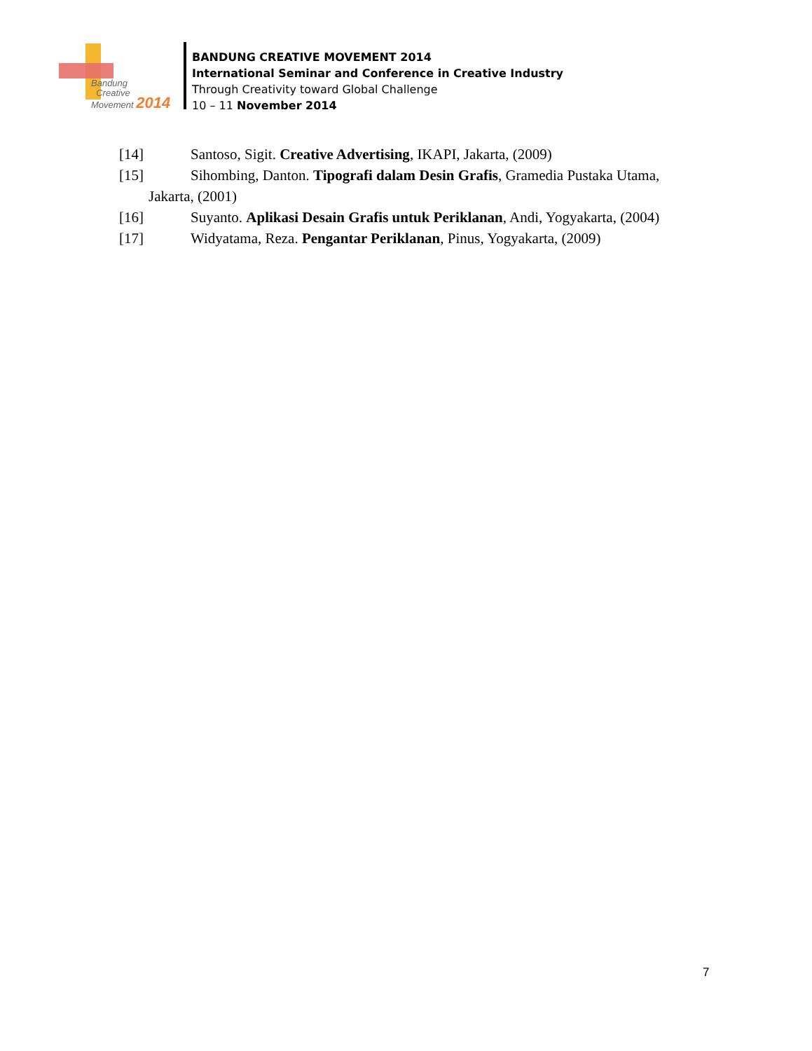Bandung
Creative
Movement 2014
BANDUNG CREATIVE MOVEMENT 2014
International Seminar and Conference in Creative Industry
Through Creativity toward Global Challenge
10 – 11 November 2014
[14] Santoso, Sigit. Creative Advertising, IKAPI, Jakarta, (2009)
[15] Sihombing, Danton. Tipografi dalam Desin Grafis, Gramedia Pustaka Utama,
Jakarta, (2001)
[16] Suyanto. Aplikasi Desain Grafis untuk Periklanan, Andi, Yogyakarta, (2004)
[17] Widyatama, Reza. Pengantar Periklanan, Pinus, Yogyakarta, (2009)
7